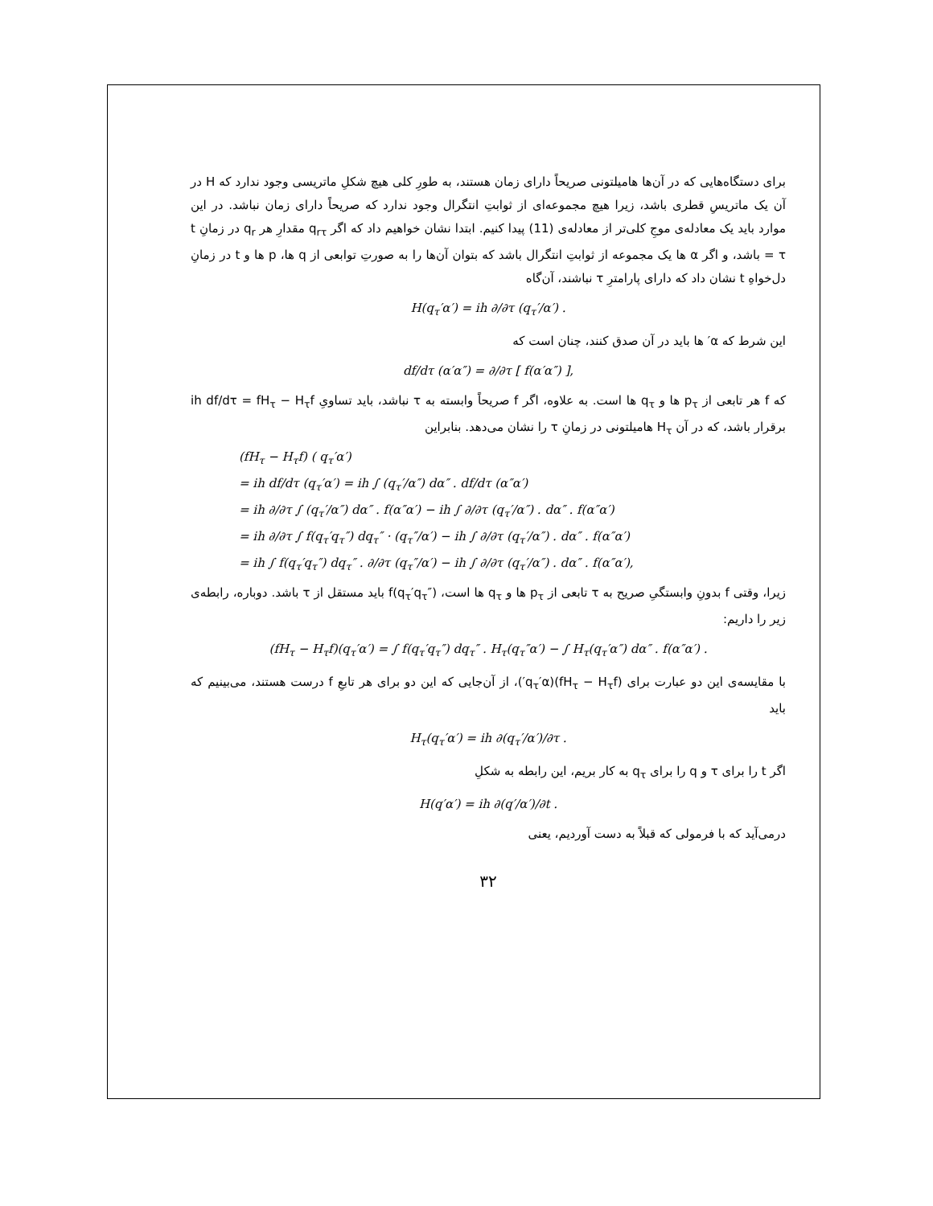برای دستگاه‌هایی که در آن‌ها هامیلتونی صریحاً دارای زمان هستند، به طورِ کلی هیچ شکلِ ماتریسی وجود ندارد که H در آن یک ماتریسِ قطری باشد، زیرا هیچ مجموعه‌ای از ثوابتِ انتگرال وجود ندارد که صریحاً دارای زمان نباشد. در این موارد باید یک معادله‌ی موجِ کلی‌تر از معادله‌ی (11) پیدا کنیم. ابتدا نشان خواهیم داد که اگر q<sub>rτ</sub> مقدارِ هر q<sub>r</sub> در زمانِ t = τ باشد، و اگر α ها یک مجموعه از ثوابتِ انتگرال باشد که بتوان آن‌ها را به صورتِ توابعی از q ها، p ها و t در زمانِ دل‌خواهِ t نشان داد که دارای پارامترِ τ نباشند، آن‌گاه
H(q<sub>τ</sub>′α′) = ih ∂/∂τ (q<sub>τ</sub>′/α′) .
این شرط که α′ ها باید در آن صدق کنند، چنان است که
df/dτ (α′α″) = ∂/∂τ [ f(α′α″) ],
که f هر تابعی از p<sub>τ</sub> ها و q<sub>τ</sub> ها است. به علاوه، اگر f صریحاً وابسته به τ نباشد، باید تساویِ ih df/dτ = fH<sub>τ</sub> − H<sub>τ</sub>f برقرار باشد، که در آن H<sub>τ</sub> هامیلتونی در زمانِ τ را نشان می‌دهد. بنابراین
(fH<sub>τ</sub> − H<sub>τ</sub>f) ( q<sub>τ</sub>′α′)
= ih df/dτ (q<sub>τ</sub>′α′) = ih ∫ (q<sub>τ</sub>′/α″) dα″ . df/dτ (α″α′)
= ih ∂/∂τ ∫ (q<sub>τ</sub>′/α″) dα″ . f(α″α′) − ih ∫ ∂/∂τ (q<sub>τ</sub>′/α″) . dα″ . f(α″α′)
= ih ∂/∂τ ∫ f(q<sub>τ</sub>′q<sub>τ</sub>″) dq<sub>τ</sub>″ · (q<sub>τ</sub>″/α′) − ih ∫ ∂/∂τ (q<sub>τ</sub>′/α″) . dα″ . f(α″α′)
= ih ∫ f(q<sub>τ</sub>′q<sub>τ</sub>″) dq<sub>τ</sub>″ . ∂/∂τ (q<sub>τ</sub>″/α′) − ih ∫ ∂/∂τ (q<sub>τ</sub>′/α″) . dα″ . f(α″α′),
زیرا، وقتی f بدونِ وابستگیِ صریح به τ تابعی از p<sub>τ</sub> ها و q<sub>τ</sub> ها است، f(q<sub>τ</sub>′q<sub>τ</sub>″) باید مستقل از τ باشد. دوباره، رابطه‌ی زیر را داریم:
(fH<sub>τ</sub> − H<sub>τ</sub>f)(q<sub>τ</sub>′α′) = ∫ f(q<sub>τ</sub>′q<sub>τ</sub>″) dq<sub>τ</sub>″ . H<sub>τ</sub>(q<sub>τ</sub>″α′) − ∫ H<sub>τ</sub>(q<sub>τ</sub>′α″) dα″ . f(α″α′) .
با مقایسه‌ی این دو عبارت برای (fH<sub>τ</sub> − H<sub>τ</sub>f)(q<sub>τ</sub>′α′)، از آن‌جایی که این دو برای هر تابعِ f درست هستند، می‌بینیم که باید
H<sub>τ</sub>(q<sub>τ</sub>′α′) = ih ∂(q<sub>τ</sub>′/α′)/∂τ .
اگر t را برای τ و q را برای q<sub>τ</sub> به کار بریم، این رابطه به شکلِ
H(q′α′) = ih ∂(q′/α′)/∂t .
درمی‌آید که با فرمولی که قبلاً به دست آوردیم، یعنی
۳۲